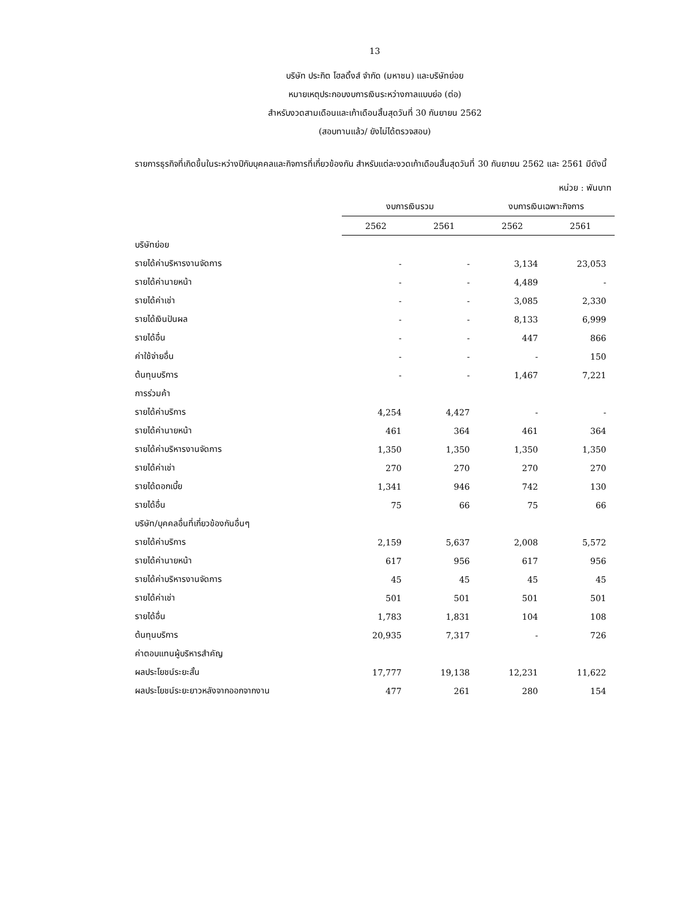13
บริษัท ประกิต โฮลดิ้งส์ จำกัด (มหาชน) และบริษัทย่อย
หมายเหตุประกอบงบการเงินระหว่างกาลแบบย่อ (ต่อ)
สำหรับงวดสามเดือนและเก้าเดือนสิ้นสุดวันที่ 30 กันยายน 2562
(สอบทานแล้ว/ ยังไม่ได้ตรวจสอบ)
รายการธุรกิจที่เกิดขึ้นในระหว่างปีกับบุคคลและกิจการที่เกี่ยวข้องกัน สำหรับแต่ละงวดเก้าเดือนสิ้นสุดวันที่ 30 กันยายน 2562 และ 2561 มีดังนี้
| | หน่วย : พันบาท | | | |
| | งบการเงินรวม | | งบการเงินเฉพาะกิจการ | |
| | 2562 | 2561 | 2562 | 2561 |
| บริษัทย่อย | | | | |
| รายได้ค่าบริหารงานจัดการ | - | - | 3,134 | 23,053 |
| รายได้ค่านายหน้า | - | - | 4,489 | - |
| รายได้ค่าเช่า | - | - | 3,085 | 2,330 |
| รายได้เงินปันผล | - | - | 8,133 | 6,999 |
| รายได้อื่น | - | - | 447 | 866 |
| ค่าใช้จ่ายอื่น | - | - | - | 150 |
| ต้นทุนบริการ | - | - | 1,467 | 7,221 |
| การร่วมค้า | | | | |
| รายได้ค่าบริการ | 4,254 | 4,427 | - | - |
| รายได้ค่านายหน้า | 461 | 364 | 461 | 364 |
| รายได้ค่าบริหารงานจัดการ | 1,350 | 1,350 | 1,350 | 1,350 |
| รายได้ค่าเช่า | 270 | 270 | 270 | 270 |
| รายได้ดอกเบี้ย | 1,341 | 946 | 742 | 130 |
| รายได้อื่น | 75 | 66 | 75 | 66 |
| บริษัท/บุคคลอื่นที่เกี่ยวข้องกันอื่นๆ | | | | |
| รายได้ค่าบริการ | 2,159 | 5,637 | 2,008 | 5,572 |
| รายได้ค่านายหน้า | 617 | 956 | 617 | 956 |
| รายได้ค่าบริหารงานจัดการ | 45 | 45 | 45 | 45 |
| รายได้ค่าเช่า | 501 | 501 | 501 | 501 |
| รายได้อื่น | 1,783 | 1,831 | 104 | 108 |
| ต้นทุนบริการ | 20,935 | 7,317 | - | 726 |
| ค่าตอบแทนผู้บริหารสำคัญ | | | | |
| ผลประโยชน์ระยะสั้น | 17,777 | 19,138 | 12,231 | 11,622 |
| ผลประโยชน์ระยะยาวหลังจากออกจากงาน | 477 | 261 | 280 | 154 |